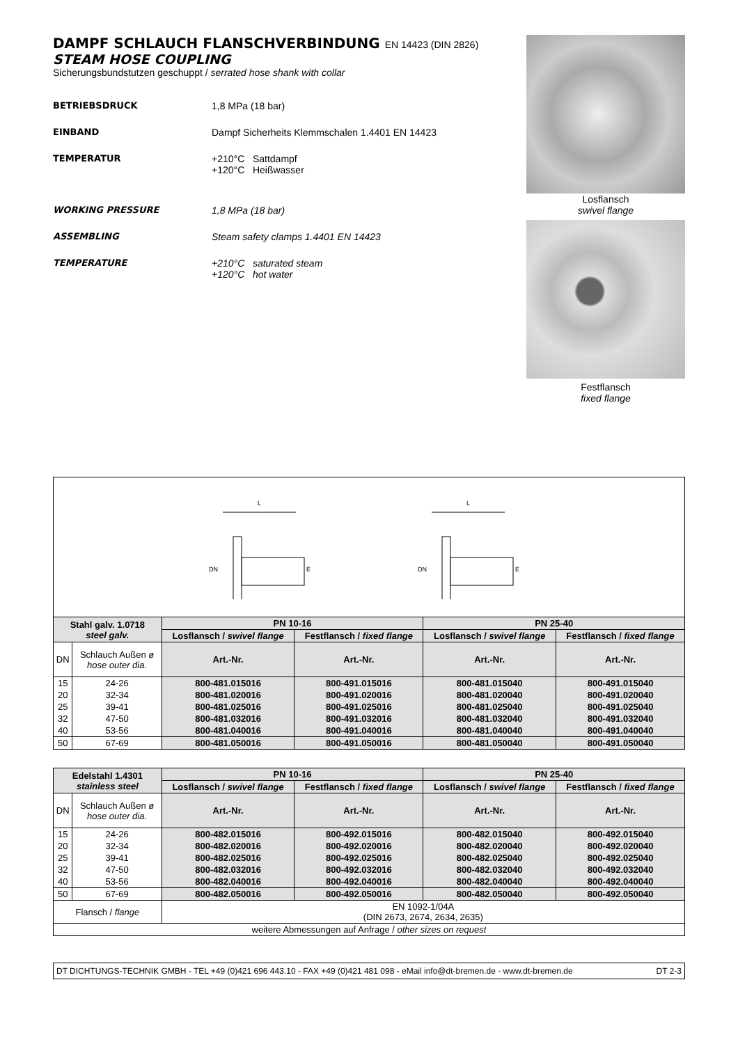DAMPF SCHLAUCH FLANSCHVERBINDUNG EN 14423 (DIN 2826)
STEAM HOSE COUPLING
Sicherungsbundstutzen geschuppt / serrated hose shank with collar
BETRIEBSDRUCK 1,8 MPa (18 bar)
EINBAND Dampf Sicherheits Klemmschalen 1.4401 EN 14423
TEMPERATUR +210°C Sattdampf
+120°C Heißwasser
WORKING PRESSURE 1,8 MPa (18 bar)
ASSEMBLING Steam safety clamps 1.4401 EN 14423
TEMPERATURE +210°C saturated steam
+120°C hot water
Losflansch
swivel flange
Festflansch
fixed flange
L
DN
E
L
DN
E
| Stahl galv. 1.0718 steel galv. | | PN 10-16 | | PN 25-40 | |
| --- | --- | --- | --- | --- | --- |
| | | Losflansch / swivel flange | Festflansch / fixed flange | Losflansch / swivel flange | Festflansch / fixed flange |
| DN | Schlauch Außen ø hose outer dia. | Art.-Nr. | Art.-Nr. | Art.-Nr. | Art.-Nr. |
| 15 | 24-26 | 800-481.015016 | 800-491.015016 | 800-481.015040 | 800-491.015040 |
| 20 | 32-34 | 800-481.020016 | 800-491.020016 | 800-481.020040 | 800-491.020040 |
| 25 | 39-41 | 800-481.025016 | 800-491.025016 | 800-481.025040 | 800-491.025040 |
| 32 | 47-50 | 800-481.032016 | 800-491.032016 | 800-481.032040 | 800-491.032040 |
| 40 | 53-56 | 800-481.040016 | 800-491.040016 | 800-481.040040 | 800-491.040040 |
| 50 | 67-69 | 800-481.050016 | 800-491.050016 | 800-481.050040 | 800-491.050040 |
| Edelstahl 1.4301 stainless steel | | PN 10-16 | | PN 25-40 | |
| --- | --- | --- | --- | --- | --- |
| | | Losflansch / swivel flange | Festflansch / fixed flange | Losflansch / swivel flange | Festflansch / fixed flange |
| DN | Schlauch Außen ø hose outer dia. | Art.-Nr. | Art.-Nr. | Art.-Nr. | Art.-Nr. |
| 15 | 24-26 | 800-482.015016 | 800-492.015016 | 800-482.015040 | 800-492.015040 |
| 20 | 32-34 | 800-482.020016 | 800-492.020016 | 800-482.020040 | 800-492.020040 |
| 25 | 39-41 | 800-482.025016 | 800-492.025016 | 800-482.025040 | 800-492.025040 |
| 32 | 47-50 | 800-482.032016 | 800-492.032016 | 800-482.032040 | 800-492.032040 |
| 40 | 53-56 | 800-482.040016 | 800-492.040016 | 800-482.040040 | 800-492.040040 |
| 50 | 67-69 | 800-482.050016 | 800-492.050016 | 800-482.050040 | 800-492.050040 |
| Flansch / flange | | EN 1092-1/04A (DIN 2673, 2674, 2634, 2635) | | | |
| weitere Abmessungen auf Anfrage / other sizes on request | | | | | |
DT DICHTUNGS-TECHNIK GMBH - TEL +49 (0)421 696 443.10 - FAX +49 (0)421 481 098 - eMail info@dt-bremen.de - www.dt-bremen.de DT 2-3